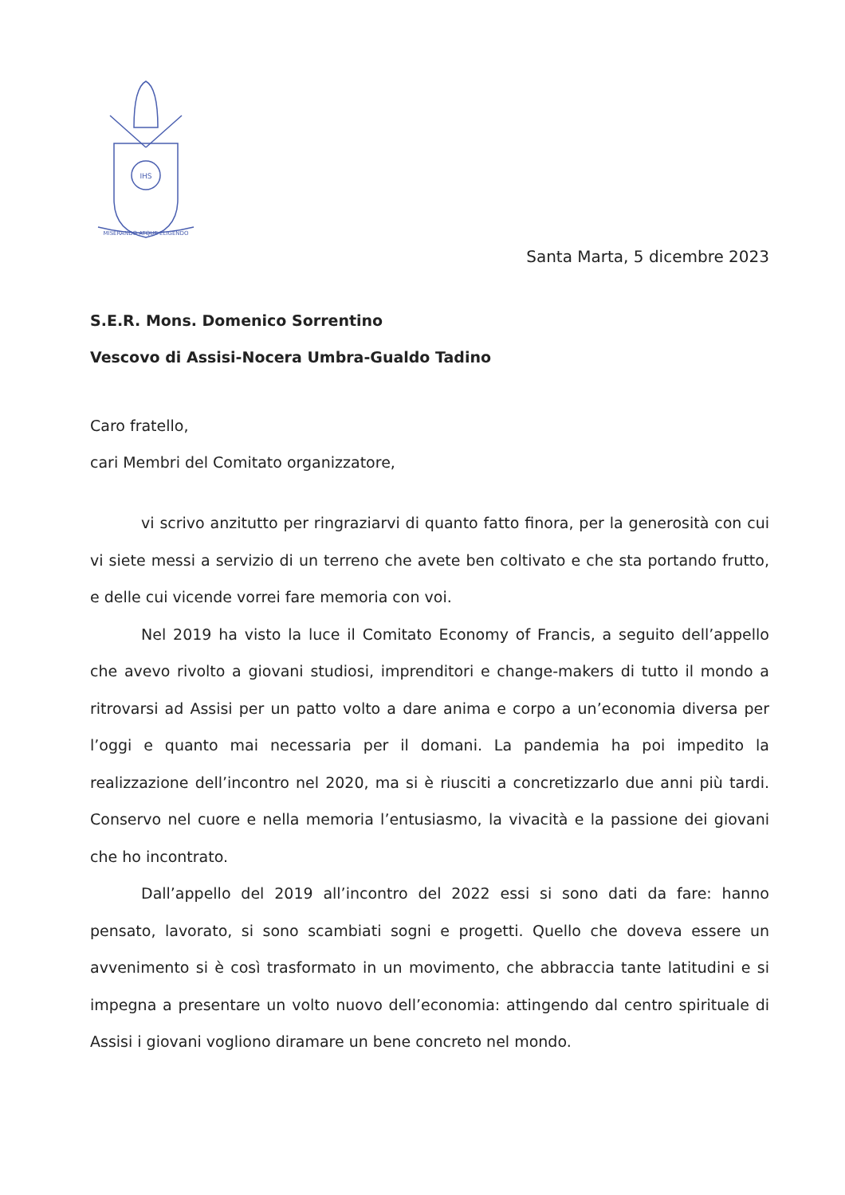IHS
MISERANDO ATQUE ELIGENDO
Santa Marta, 5 dicembre 2023
S.E.R. Mons. Domenico Sorrentino
Vescovo di Assisi-Nocera Umbra-Gualdo Tadino
Caro fratello,
cari Membri del Comitato organizzatore,
vi scrivo anzitutto per ringraziarvi di quanto fatto finora, per la generosità con cui vi siete messi a servizio di un terreno che avete ben coltivato e che sta portando frutto, e delle cui vicende vorrei fare memoria con voi.
Nel 2019 ha visto la luce il Comitato Economy of Francis, a seguito dell’appello che avevo rivolto a giovani studiosi, imprenditori e change-makers di tutto il mondo a ritrovarsi ad Assisi per un patto volto a dare anima e corpo a un’economia diversa per l’oggi e quanto mai necessaria per il domani. La pandemia ha poi impedito la realizzazione dell’incontro nel 2020, ma si è riusciti a concretizzarlo due anni più tardi. Conservo nel cuore e nella memoria l’entusiasmo, la vivacità e la passione dei giovani che ho incontrato.
Dall’appello del 2019 all’incontro del 2022 essi si sono dati da fare: hanno pensato, lavorato, si sono scambiati sogni e progetti. Quello che doveva essere un avvenimento si è così trasformato in un movimento, che abbraccia tante latitudini e si impegna a presentare un volto nuovo dell’economia: attingendo dal centro spirituale di Assisi i giovani vogliono diramare un bene concreto nel mondo.